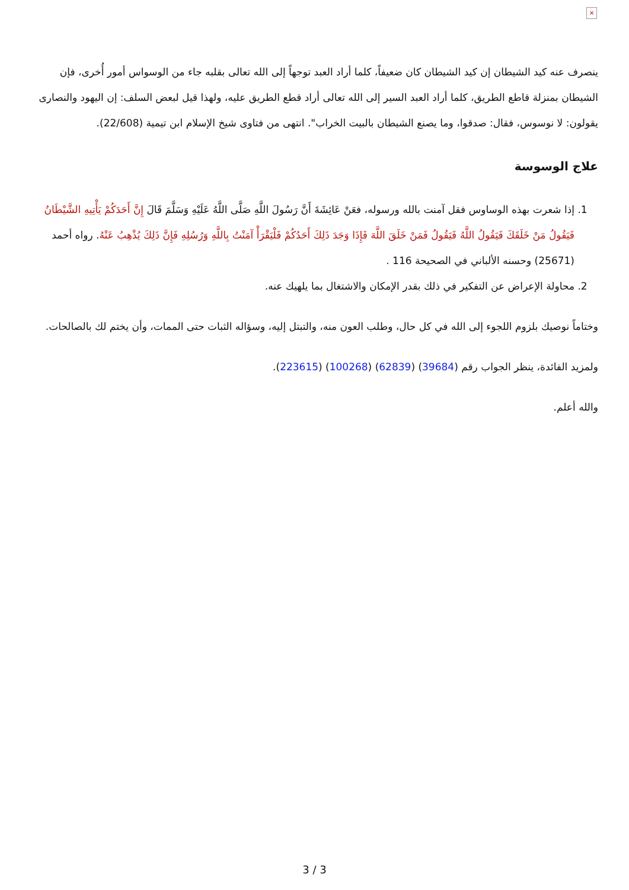×
ينصرف عنه كيد الشيطان إن كيد الشيطان كان ضعيفاً، كلما أراد العبد توجهاً إلى الله تعالى بقلبه جاء من الوسواس أمور أُخرى، فإن الشيطان بمنزلة قاطع الطريق، كلما أراد العبد السير إلى الله تعالى أراد قطع الطريق عليه، ولهذا قيل لبعض السلف: إن اليهود والنصارى يقولون: لا نوسوس، فقال: صدقوا، وما يصنع الشيطان بالبيت الخراب". انتهى من فتاوى شيخ الإسلام ابن تيمية (22/608).
علاج الوسوسة
1. إذا شعرت بهذه الوساوس فقل آمنت بالله ورسوله، فعَنْ عَائِشَةَ أَنَّ رَسُولَ اللَّهِ صَلَّى اللَّهُ عَلَيْهِ وَسَلَّمَ قَالَ إِنَّ أَحَدَكُمْ يَأْتِيهِ الشَّيْطَانُ فَيَقُولُ مَنْ خَلَقَكَ فَيَقُولُ اللَّهُ فَيَقُولُ فَمَنْ خَلَقَ اللَّهَ فَإِذَا وَجَدَ ذَلِكَ أَحَدُكُمْ فَلْيَقْرَأْ آمَنْتُ بِاللَّهِ وَرُسُلِهِ فَإِنَّ ذَلِكَ يُذْهِبُ عَنْهُ. رواه أحمد (25671) وحسنه الألباني في الصحيحة 116 .
2. محاولة الإعراض عن التفكير في ذلك بقدر الإمكان والاشتغال بما يلهيك عنه.
وختاماً نوصيك بلزوم اللجوء إلى الله في كل حال، وطلب العون منه، والتبتل إليه، وسؤاله الثبات حتى الممات، وأن يختم لك بالصالحات.
ولمزيد الفائدة، ينظر الجواب رقم (39684) (62839) (100268) (223615).
والله أعلم.
3 / 3